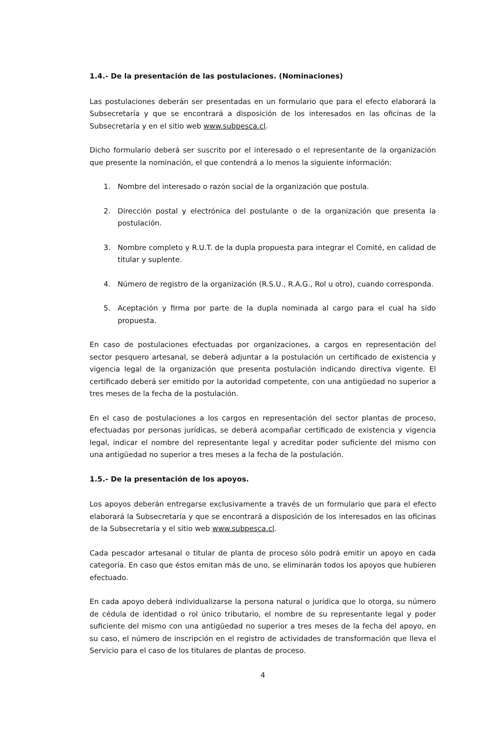1.4.- De la presentación de las postulaciones. (Nominaciones)
Las postulaciones deberán ser presentadas en un formulario que para el efecto elaborará la Subsecretaría y que se encontrará a disposición de los interesados en las oficinas de la Subsecretaría y en el sitio web www.subpesca.cl.
Dicho formulario deberá ser suscrito por el interesado o el representante de la organización que presente la nominación, el que contendrá a lo menos la siguiente información:
1. Nombre del interesado o razón social de la organización que postula.
2. Dirección postal y electrónica del postulante o de la organización que presenta la postulación.
3. Nombre completo y R.U.T. de la dupla propuesta para integrar el Comité, en calidad de titular y suplente.
4. Número de registro de la organización (R.S.U., R.A.G., Rol u otro), cuando corresponda.
5. Aceptación y firma por parte de la dupla nominada al cargo para el cual ha sido propuesta.
En caso de postulaciones efectuadas por organizaciones, a cargos en representación del sector pesquero artesanal, se deberá adjuntar a la postulación un certificado de existencia y vigencia legal de la organización que presenta postulación indicando directiva vigente. El certificado deberá ser emitido por la autoridad competente, con una antigüedad no superior a tres meses de la fecha de la postulación.
En el caso de postulaciones a los cargos en representación del sector plantas de proceso, efectuadas por personas jurídicas, se deberá acompañar certificado de existencia y vigencia legal, indicar el nombre del representante legal y acreditar poder suficiente del mismo con una antigüedad no superior a tres meses a la fecha de la postulación.
1.5.- De la presentación de los apoyos.
Los apoyos deberán entregarse exclusivamente a través de un formulario que para el efecto elaborará la Subsecretaría y que se encontrará a disposición de los interesados en las oficinas de la Subsecretaría y el sitio web www.subpesca.cl.
Cada pescador artesanal o titular de planta de proceso sólo podrá emitir un apoyo en cada categoría. En caso que éstos emitan más de uno, se eliminarán todos los apoyos que hubieren efectuado.
En cada apoyo deberá individualizarse la persona natural o jurídica que lo otorga, su número de cédula de identidad o rol único tributario, el nombre de su representante legal y poder suficiente del mismo con una antigüedad no superior a tres meses de la fecha del apoyo, en su caso, el número de inscripción en el registro de actividades de transformación que lleva el Servicio para el caso de los titulares de plantas de proceso.
4